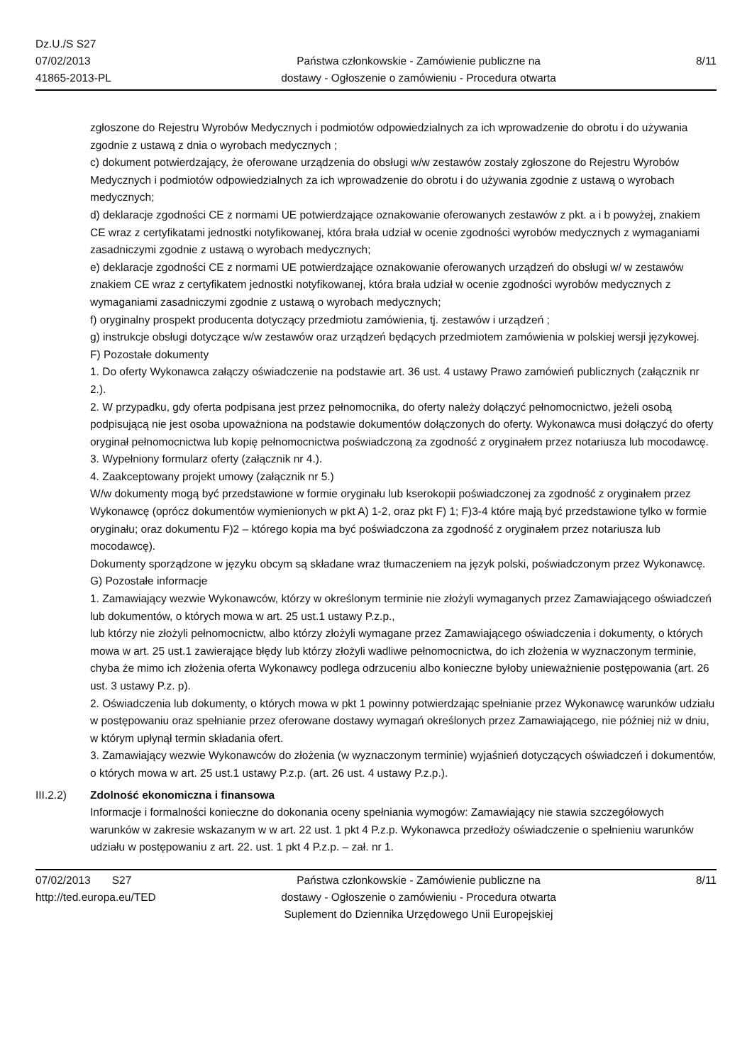Dz.U./S S27
07/02/2013
41865-2013-PL
Państwa członkowskie - Zamówienie publiczne na
dostawy - Ogłoszenie o zamówieniu - Procedura otwarta
8/11
zgłoszone do Rejestru Wyrobów Medycznych i podmiotów odpowiedzialnych za ich wprowadzenie do obrotu i do używania zgodnie z ustawą z dnia o wyrobach medycznych ;
c) dokument potwierdzający, że oferowane urządzenia do obsługi w/w zestawów zostały zgłoszone do Rejestru Wyrobów Medycznych i podmiotów odpowiedzialnych za ich wprowadzenie do obrotu i do używania zgodnie z ustawą o wyrobach medycznych;
d) deklaracje zgodności CE z normami UE potwierdzające oznakowanie oferowanych zestawów z pkt. a i b powyżej, znakiem CE wraz z certyfikatami jednostki notyfikowanej, która brała udział w ocenie zgodności wyrobów medycznych z wymaganiami zasadniczymi zgodnie z ustawą o wyrobach medycznych;
e) deklaracje zgodności CE z normami UE potwierdzające oznakowanie oferowanych urządzeń do obsługi w/ w zestawów znakiem CE wraz z certyfikatem jednostki notyfikowanej, która brała udział w ocenie zgodności wyrobów medycznych z wymaganiami zasadniczymi zgodnie z ustawą o wyrobach medycznych;
f) oryginalny prospekt producenta dotyczący przedmiotu zamówienia, tj. zestawów i urządzeń ;
g) instrukcje obsługi dotyczące w/w zestawów oraz urządzeń będących przedmiotem zamówienia w polskiej wersji językowej.
F) Pozostałe dokumenty
1. Do oferty Wykonawca załączy oświadczenie na podstawie art. 36 ust. 4 ustawy Prawo zamówień publicznych (załącznik nr 2.).
2. W przypadku, gdy oferta podpisana jest przez pełnomocnika, do oferty należy dołączyć pełnomocnictwo, jeżeli osobą podpisującą nie jest osoba upoważniona na podstawie dokumentów dołączonych do oferty. Wykonawca musi dołączyć do oferty oryginał pełnomocnictwa lub kopię pełnomocnictwa poświadczoną za zgodność z oryginałem przez notariusza lub mocodawcę.
3. Wypełniony formularz oferty (załącznik nr 4.).
4. Zaakceptowany projekt umowy (załącznik nr 5.)
W/w dokumenty mogą być przedstawione w formie oryginału lub kserokopii poświadczonej za zgodność z oryginałem przez Wykonawcę (oprócz dokumentów wymienionych w pkt A) 1-2, oraz pkt F) 1; F)3-4 które mają być przedstawione tylko w formie oryginału; oraz dokumentu F)2 – którego kopia ma być poświadczona za zgodność z oryginałem przez notariusza lub mocodawcę).
Dokumenty sporządzone w języku obcym są składane wraz tłumaczeniem na język polski, poświadczonym przez Wykonawcę.
G) Pozostałe informacje
1. Zamawiający wezwie Wykonawców, którzy w określonym terminie nie złożyli wymaganych przez Zamawiającego oświadczeń lub dokumentów, o których mowa w art. 25 ust.1 ustawy P.z.p.,
lub którzy nie złożyli pełnomocnictw, albo którzy złożyli wymagane przez Zamawiającego oświadczenia i dokumenty, o których mowa w art. 25 ust.1 zawierające błędy lub którzy złożyli wadliwe pełnomocnictwa, do ich złożenia w wyznaczonym terminie, chyba że mimo ich złożenia oferta Wykonawcy podlega odrzuceniu albo konieczne byłoby unieważnienie postępowania (art. 26 ust. 3 ustawy P.z. p).
2. Oświadczenia lub dokumenty, o których mowa w pkt 1 powinny potwierdzając spełnianie przez Wykonawcę warunków udziału w postępowaniu oraz spełnianie przez oferowane dostawy wymagań określonych przez Zamawiającego, nie później niż w dniu, w którym upłynął termin składania ofert.
3. Zamawiający wezwie Wykonawców do złożenia (w wyznaczonym terminie) wyjaśnień dotyczących oświadczeń i dokumentów, o których mowa w art. 25 ust.1 ustawy P.z.p. (art. 26 ust. 4 ustawy P.z.p.).
III.2.2) Zdolność ekonomiczna i finansowa
Informacje i formalności konieczne do dokonania oceny spełniania wymogów: Zamawiający nie stawia szczegółowych warunków w zakresie wskazanym w w art. 22 ust. 1 pkt 4 P.z.p. Wykonawca przedłoży oświadczenie o spełnieniu warunków udziału w postępowaniu z art. 22. ust. 1 pkt 4 P.z.p. – zał. nr 1.
07/02/2013 S27
http://ted.europa.eu/TED
Państwa członkowskie - Zamówienie publiczne na
dostawy - Ogłoszenie o zamówieniu - Procedura otwarta
Suplement do Dziennika Urzędowego Unii Europejskiej
8/11